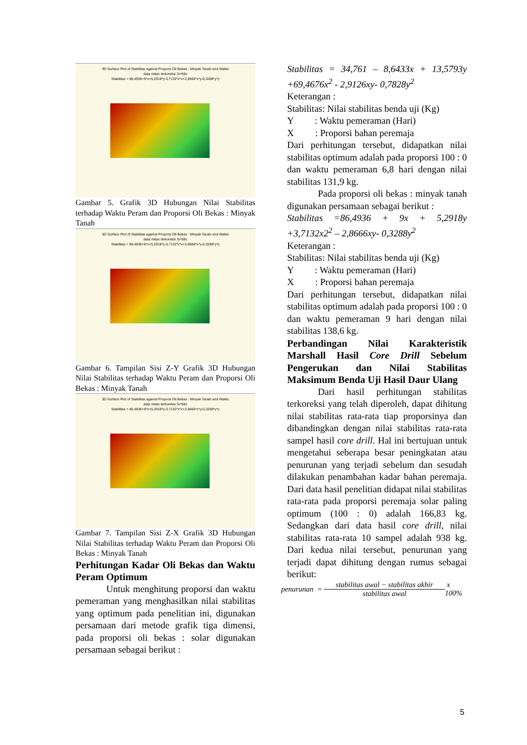3D Surface Plot of Stabilitas against Proporsi Oli Bekas : Minyak Tanah and Waktu
data mitan terkoreksi 3v*68c
Stabilitas = 86,4936+9*x+5,2918*y-3,7132*x*x+2,8666*x*y-0,3288*y*y
Gambar 5. Grafik 3D Hubungan Nilai Stabilitas terhadap Waktu Peram dan Proporsi Oli Bekas : Minyak Tanah
3D Surface Plot of Stabilitas against Proporsi Oli Bekas : Minyak Tanah and Waktu
data mitan terkoreksi 3v*68c
Stabilitas = 86,4936+9*x+5,2918*y-3,7132*x*x+2,8666*x*y-0,3288*y*y
Gambar 6. Tampilan Sisi Z-Y Grafik 3D Hubungan Nilai Stabilitas terhadap Waktu Peram dan Proporsi Oli Bekas : Minyak Tanah
3D Surface Plot of Stabilitas against Proporsi Oli Bekas : Minyak Tanah and Waktu
data mitan terkoreksi 3v*68c
Stabilitas = 86,4936+9*x+5,2918*y-3,7132*x*x+2,8666*x*y-0,3288*y*y
Gambar 7. Tampilan Sisi Z-X Grafik 3D Hubungan Nilai Stabilitas terhadap Waktu Peram dan Proporsi Oli Bekas : Minyak Tanah
Perhitungan Kadar Oli Bekas dan Waktu Peram Optimum
Untuk menghitung proporsi dan waktu pemeraman yang menghasilkan nilai stabilitas yang optimum pada penelitian ini, digunakan persamaan dari metode grafik tiga dimensi, pada proporsi oli bekas : solar digunakan persamaan sebagai berikut :
Stabilitas = 34,761 – 8,6433x + 13,5793y +69,4676x<sup>2</sup> - 2,9126xy- 0,7828y<sup>2</sup>
Keterangan :
Stabilitas: Nilai stabilitas benda uji (Kg)
Y : Waktu pemeraman (Hari)
X : Proporsi bahan peremaja
Dari perhitungan tersebut, didapatkan nilai stabilitas optimum adalah pada proporsi 100 : 0 dan waktu pemeraman 6,8 hari dengan nilai stabilitas 131,9 kg.
Pada proporsi oli bekas : minyak tanah digunakan persamaan sebagai berikut :
Stabilitas =86,4936 + 9x + 5,2918y +3,7132x2<sup>2</sup> – 2,8666xy- 0,3288y<sup>2</sup>
Keterangan :
Stabilitas: Nilai stabilitas benda uji (Kg)
Y : Waktu pemeraman (Hari)
X : Proporsi bahan peremaja
Dari perhitungan tersebut, didapatkan nilai stabilitas optimum adalah pada proporsi 100 : 0 dan waktu pemeraman 9 hari dengan nilai stabilitas 138,6 kg.
Perbandingan Nilai Karakteristik Marshall Hasil Core Drill Sebelum Pengerukan dan Nilai Stabilitas Maksimum Benda Uji Hasil Daur Ulang
Dari hasil perhitungan stabilitas terkoreksi yang telah diperoleh, dapat dihitung nilai stabilitas rata-rata tiap proporsinya dan dibandingkan dengan nilai stabilitas rata-rata sampel hasil core drill. Hal ini bertujuan untuk mengetahui seberapa besar peningkatan atau penurunan yang terjadi sebelum dan sesudah dilakukan penambahan kadar bahan peremaja. Dari data hasil penelitian didapat nilai stabilitas rata-rata pada proporsi peremaja solar paling optimum (100 : 0) adalah 166,83 kg. Sedangkan dari data hasil core drill, nilai stabilitas rata-rata 10 sampel adalah 938 kg. Dari kedua nilai tersebut, penurunan yang terjadi dapat dihitung dengan rumus sebagai berikut:
penurunan = stabilitas awal − stabilitas akhir stabilitas awal x 100%
5